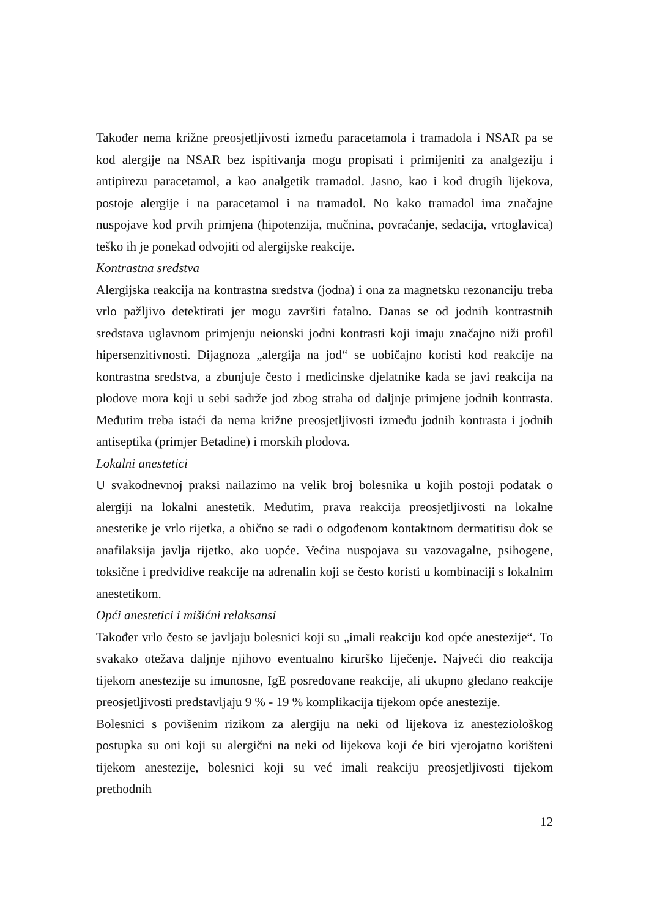Također nema križne preosjetljivosti između paracetamola i tramadola i NSAR pa se kod alergije na NSAR bez ispitivanja mogu propisati i primijeniti za analgeziju i antipirezu paracetamol, a kao analgetik tramadol. Jasno, kao i kod drugih lijekova, postoje alergije i na paracetamol i na tramadol. No kako tramadol ima značajne nuspojave kod prvih primjena (hipotenzija, mučnina, povraćanje, sedacija, vrtoglavica) teško ih je ponekad odvojiti od alergijske reakcije.
Kontrastna sredstva
Alergijska reakcija na kontrastna sredstva (jodna) i ona za magnetsku rezonanciju treba vrlo pažljivo detektirati jer mogu završiti fatalno. Danas se od jodnih kontrastnih sredstava uglavnom primjenju neionski jodni kontrasti koji imaju značajno niži profil hipersenzitivnosti. Dijagnoza „alergija na jod“ se uobičajno koristi kod reakcije na kontrastna sredstva, a zbunjuje često i medicinske djelatnike kada se javi reakcija na plodove mora koji u sebi sadrže jod zbog straha od daljnje primjene jodnih kontrasta. Međutim treba istaći da nema križne preosjetljivosti između jodnih kontrasta i jodnih antiseptika (primjer Betadine) i morskih plodova.
Lokalni anestetici
U svakodnevnoj praksi nailazimo na velik broj bolesnika u kojih postoji podatak o alergiji na lokalni anestetik. Međutim, prava reakcija preosjetljivosti na lokalne anestetike je vrlo rijetka, a obično se radi o odgođenom kontaktnom dermatitisu dok se anafilaksija javlja rijetko, ako uopće. Većina nuspojava su vazovagalne, psihogene, toksične i predvidive reakcije na adrenalin koji se često koristi u kombinaciji s lokalnim anestetikom.
Opći anestetici i mišićni relaksansi
Također vrlo često se javljaju bolesnici koji su „imali reakciju kod opće anestezije“. To svakako otežava daljnje njihovo eventualno kirurško liječenje. Najveći dio reakcija tijekom anestezije su imunosne, IgE posredovane reakcije, ali ukupno gledano reakcije preosjetljivosti predstavljaju 9 % - 19 % komplikacija tijekom opće anestezije.
Bolesnici s povišenim rizikom za alergiju na neki od lijekova iz anesteziološkog postupka su oni koji su alergični na neki od lijekova koji će biti vjerojatno korišteni tijekom anestezije, bolesnici koji su već imali reakciju preosjetljivosti tijekom prethodnih
12